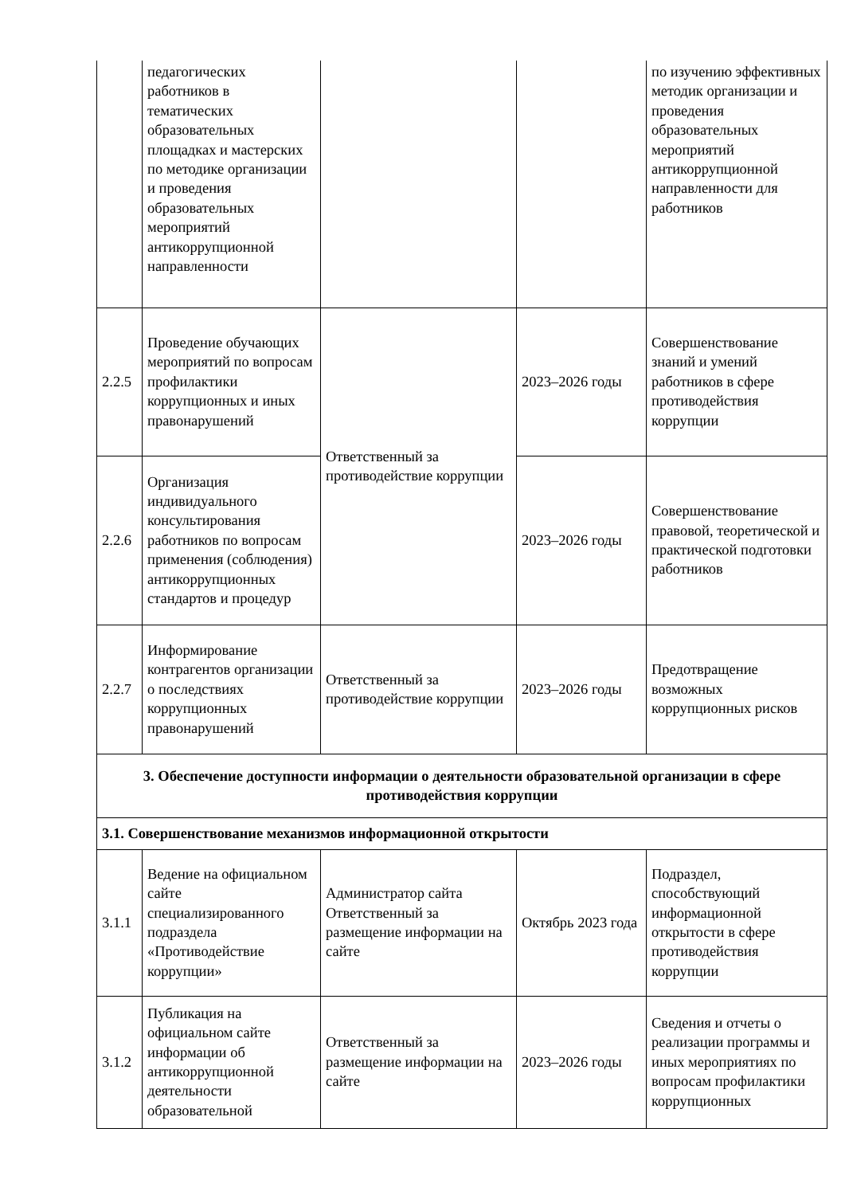| | педагогических работников в тематических образовательных площадках и мастерских по методике организации и проведения образовательных мероприятий антикоррупционной направленности | | | по изучению эффективных методик организации и проведения образовательных мероприятий антикоррупционной направленности для работников |
| 2.2.5 | Проведение обучающих мероприятий по вопросам профилактики коррупционных и иных правонарушений | Ответственный за противодействие коррупции | 2023–2026 годы | Совершенствование знаний и умений работников в сфере противодействия коррупции |
| 2.2.6 | Организация индивидуального консультирования работников по вопросам применения (соблюдения) антикоррупционных стандартов и процедур | | 2023–2026 годы | Совершенствование правовой, теоретической и практической подготовки работников |
| 2.2.7 | Информирование контрагентов организации о последствиях коррупционных правонарушений | Ответственный за противодействие коррупции | 2023–2026 годы | Предотвращение возможных коррупционных рисков |
| 3. Обеспечение доступности информации о деятельности образовательной организации в сфере противодействия коррупции | | | | |
| 3.1. Совершенствование механизмов информационной открытости | | | | |
| 3.1.1 | Ведение на официальном сайте специализированного подраздела «Противодействие коррупции» | Администратор сайта Ответственный за размещение информации на сайте | Октябрь 2023 года | Подраздел, способствующий информационной открытости в сфере противодействия коррупции |
| 3.1.2 | Публикация на официальном сайте информации об антикоррупционной деятельности образовательной | Ответственный за размещение информации на сайте | 2023–2026 годы | Сведения и отчеты о реализации программы и иных мероприятиях по вопросам профилактики коррупционных |